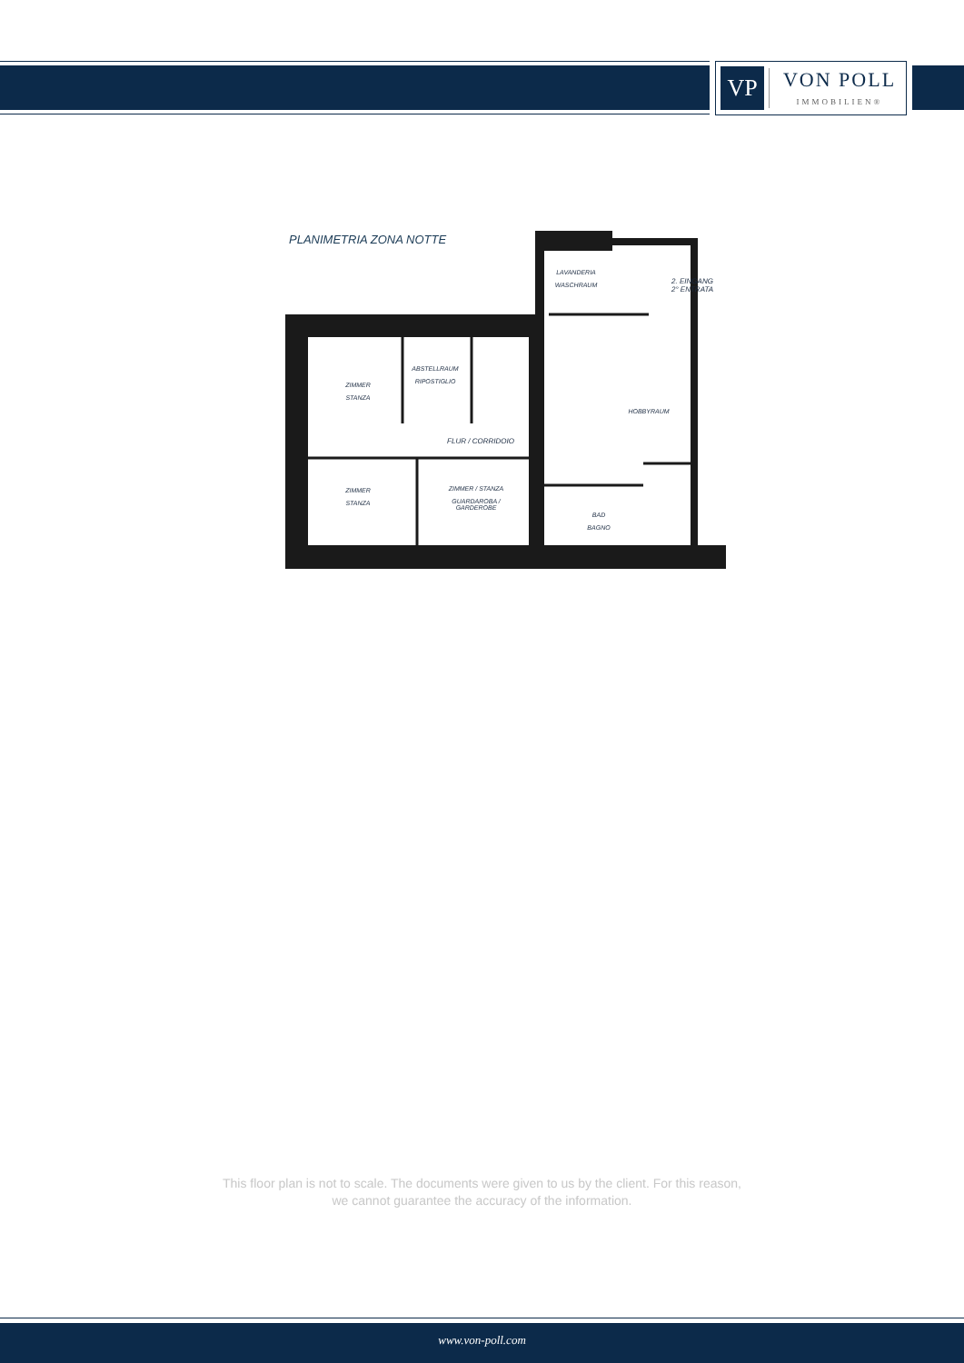VP
VON POLL
IMMOBILIEN®
PLANIMETRIA ZONA NOTTE
LAVANDERIA
WASCHRAUM
2. EINGANG
2° ENTRATA
ZIMMER
STANZA
ABSTELLRAUM
RIPOSTIGLIO
HOBBYRAUM
FLUR / CORRIDOIO
ZIMMER
STANZA
ZIMMER / STANZA
GUARDAROBA /
GARDEROBE
BAD
BAGNO
This floor plan is not to scale. The documents were given to us by the client. For this reason,
we cannot guarantee the accuracy of the information.
www.von-poll.com